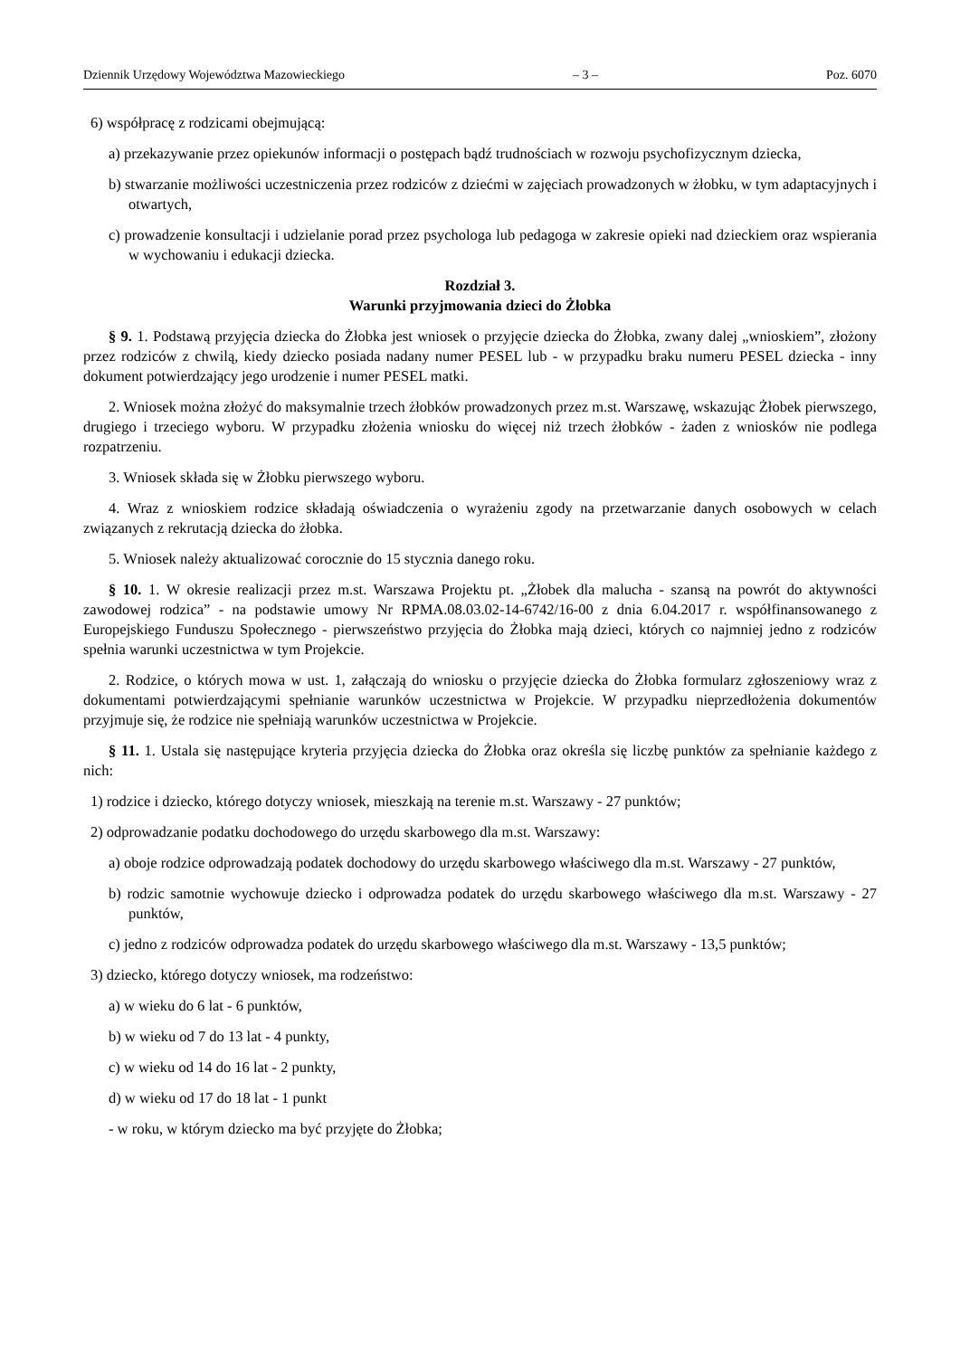Dziennik Urzędowy Województwa Mazowieckiego – 3 – Poz. 6070
6) współpracę z rodzicami obejmującą:
a) przekazywanie przez opiekunów informacji o postępach bądź trudnościach w rozwoju psychofizycznym dziecka,
b) stwarzanie możliwości uczestniczenia przez rodziców z dziećmi w zajęciach prowadzonych w żłobku, w tym adaptacyjnych i otwartych,
c) prowadzenie konsultacji i udzielanie porad przez psychologa lub pedagoga w zakresie opieki nad dzieckiem oraz wspierania w wychowaniu i edukacji dziecka.
Rozdział 3.
Warunki przyjmowania dzieci do Żłobka
§ 9. 1. Podstawą przyjęcia dziecka do Żłobka jest wniosek o przyjęcie dziecka do Żłobka, zwany dalej „wnioskiem”, złożony przez rodziców z chwilą, kiedy dziecko posiada nadany numer PESEL lub - w przypadku braku numeru PESEL dziecka - inny dokument potwierdzający jego urodzenie i numer PESEL matki.
2. Wniosek można złożyć do maksymalnie trzech żłobków prowadzonych przez m.st. Warszawę, wskazując Żłobek pierwszego, drugiego i trzeciego wyboru. W przypadku złożenia wniosku do więcej niż trzech żłobków - żaden z wniosków nie podlega rozpatrzeniu.
3. Wniosek składa się w Żłobku pierwszego wyboru.
4. Wraz z wnioskiem rodzice składają oświadczenia o wyrażeniu zgody na przetwarzanie danych osobowych w celach związanych z rekrutacją dziecka do żłobka.
5. Wniosek należy aktualizować corocznie do 15 stycznia danego roku.
§ 10. 1. W okresie realizacji przez m.st. Warszawa Projektu pt. „Żłobek dla malucha - szansą na powrót do aktywności zawodowej rodzica” - na podstawie umowy Nr RPMA.08.03.02-14-6742/16-00 z dnia 6.04.2017 r. współfinansowanego z Europejskiego Funduszu Społecznego - pierwszeństwo przyjęcia do Żłobka mają dzieci, których co najmniej jedno z rodziców spełnia warunki uczestnictwa w tym Projekcie.
2. Rodzice, o których mowa w ust. 1, załączają do wniosku o przyjęcie dziecka do Żłobka formularz zgłoszeniowy wraz z dokumentami potwierdzającymi spełnianie warunków uczestnictwa w Projekcie. W przypadku nieprzedłożenia dokumentów przyjmuje się, że rodzice nie spełniają warunków uczestnictwa w Projekcie.
§ 11. 1. Ustala się następujące kryteria przyjęcia dziecka do Żłobka oraz określa się liczbę punktów za spełnianie każdego z nich:
1) rodzice i dziecko, którego dotyczy wniosek, mieszkają na terenie m.st. Warszawy - 27 punktów;
2) odprowadzanie podatku dochodowego do urzędu skarbowego dla m.st. Warszawy:
a) oboje rodzice odprowadzają podatek dochodowy do urzędu skarbowego właściwego dla m.st. Warszawy - 27 punktów,
b) rodzic samotnie wychowuje dziecko i odprowadza podatek do urzędu skarbowego właściwego dla m.st. Warszawy - 27 punktów,
c) jedno z rodziców odprowadza podatek do urzędu skarbowego właściwego dla m.st. Warszawy - 13,5 punktów;
3) dziecko, którego dotyczy wniosek, ma rodzeństwo:
a) w wieku do 6 lat - 6 punktów,
b) w wieku od 7 do 13 lat - 4 punkty,
c) w wieku od 14 do 16 lat - 2 punkty,
d) w wieku od 17 do 18 lat - 1 punkt
- w roku, w którym dziecko ma być przyjęte do Żłobka;